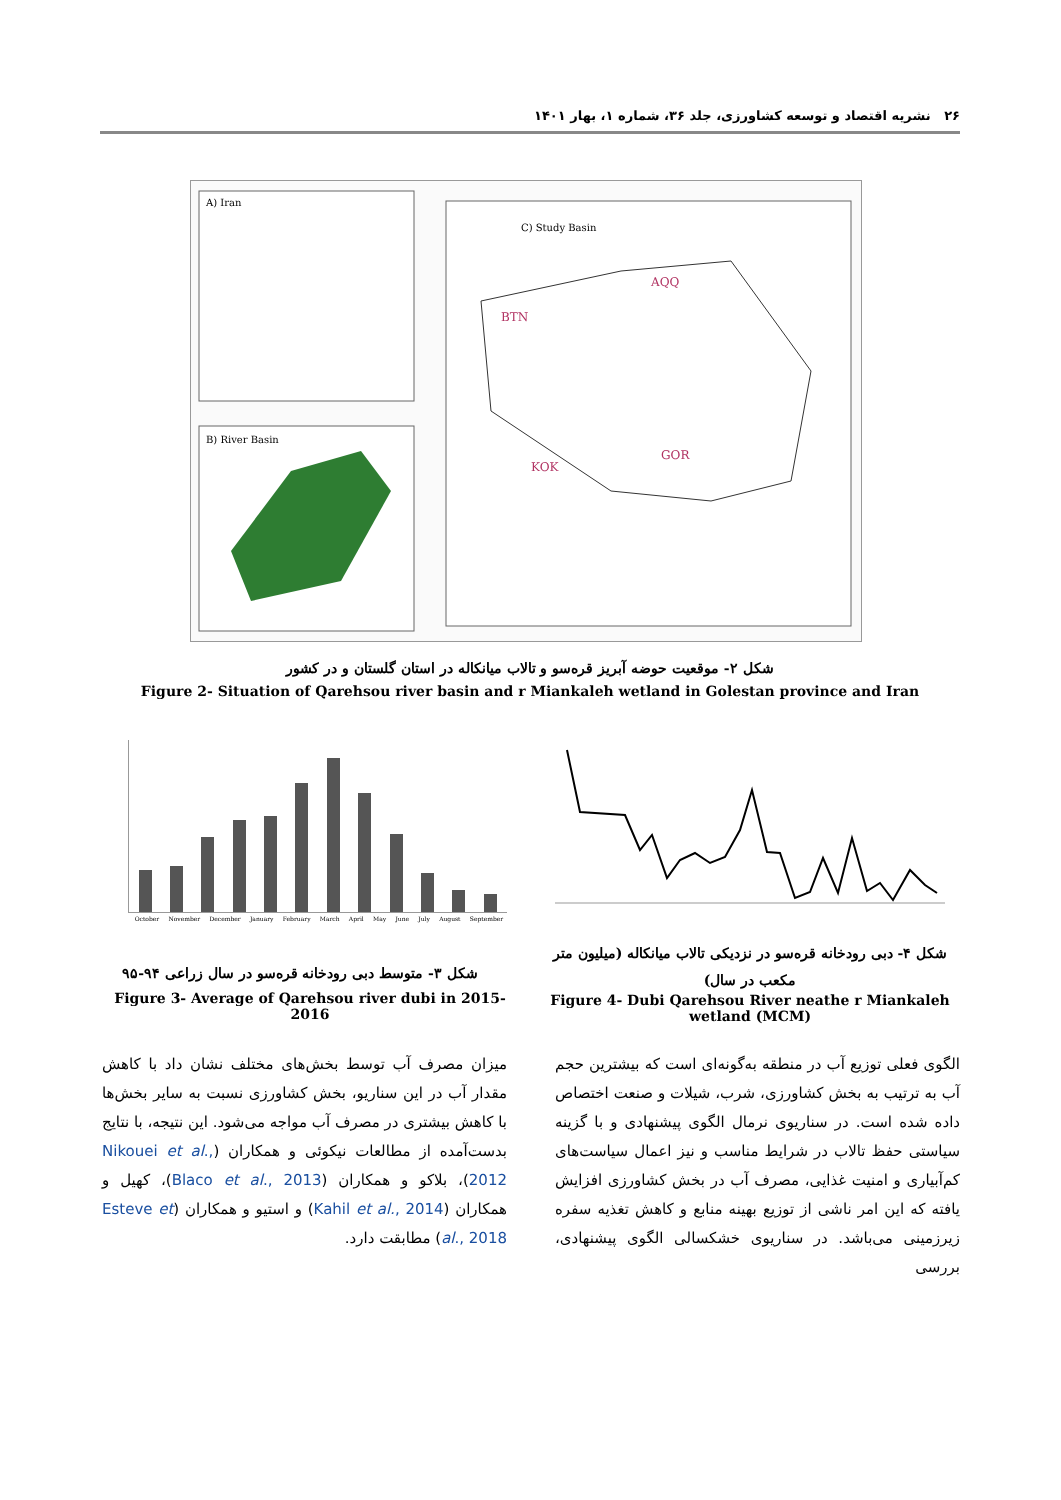۲۶ نشریه اقتصاد و توسعه کشاورزی، جلد ۳۶، شماره ۱، بهار ۱۴۰۱
A) Iran
B) River Basin
C) Study Basin
BTN
AQQ
KOK
GOR
شکل ۲- موقعیت حوضه آبریز قره‌سو و تالاب میانکاله در استان گلستان و در کشور
Figure 2- Situation of Qarehsou river basin and r Miankaleh wetland in Golestan province and Iran
October November December January February March April May June July August September
شکل ۳- متوسط دبی رودخانه قره‌سو در سال زراعی ۹۴-۹۵
Figure 3- Average of Qarehsou river dubi in 2015-2016
شکل ۴- دبی رودخانه قره‌سو در نزدیکی تالاب میانکاله (میلیون متر مکعب در سال)
Figure 4- Dubi Qarehsou River neathe r Miankaleh wetland (MCM)
الگوی فعلی توزیع آب در منطقه به‌گونه‌ای است که بیشترین حجم آب به ترتیب به بخش کشاورزی، شرب، شیلات و صنعت اختصاص داده شده است. در سناریوی نرمال الگوی پیشنهادی و با گزینه سیاستی حفظ تالاب در شرایط مناسب و نیز اعمال سیاست‌های کم‌آبیاری و امنیت غذایی، مصرف آب در بخش کشاورزی افزایش یافته که این امر ناشی از توزیع بهینه منابع و کاهش تغذیه سفره زیرزمینی می‌باشد. در سناریوی خشکسالی الگوی پیشنهادی، بررسی
میزان مصرف آب توسط بخش‌های مختلف نشان داد با کاهش مقدار آب در این سناریو، بخش کشاورزی نسبت به سایر بخش‌ها با کاهش بیشتری در مصرف آب مواجه می‌شود. این نتیجه، با نتایج بدست‌آمده از مطالعات نیکوئی و همکاران (Nikouei et al., 2012)، بلاکو و همکاران (Blaco et al., 2013)، کهیل و همکاران (Kahil et al., 2014) و استیو و همکاران (Esteve et al., 2018) مطابقت دارد.